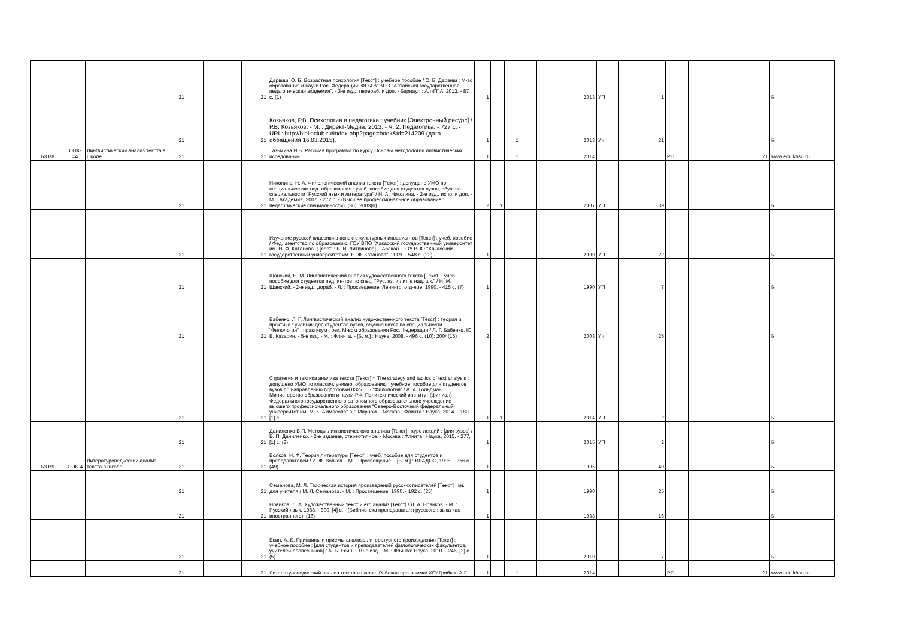| | | | 21 | | | | 21 | Дарвиш, О. Б. Возрастная психология [Текст] : учебное пособие / О. Б. Дарвиш ; М-во образования и науки Рос. Федерации, ФГБОУ ВПО "Алтайская государственная педагогическая академия". - 3-е изд., перераб. и доп. - Барнаул : АлтГПА, 2013. - 87 с. (1) | 1 | | | | | 2013 | УП | 1 | | | Б |
| | | | 21 | | | | 21 | Козьяков, Р.В. Психология и педагогика : учебник [Электронный ресурс] / Р.В. Козьяков. - М. : Директ-Медиа, 2013. - Ч. 2. Педагогика. - 727 с. - URL: http://biblioclub.ru/index.php?page=book&id=214209 (дата обращения 16.03.2015). | 1 | | 1 | | | 2013 | Уч | 21 | | | Б |
| Б3.В8 | ОПК-=4 | Лингвистический анализ текста в школе | 21 | | | | 21 | Тазьмина И.Б. Рабочая программа по курсу Основы методологии лигвистических исседований | 1 | | 1 | | | 2014 | | | РП | 21 | www.edu.khsu.ru |
| | | | 21 | | | | 21 | Николина, Н. А. Филологический анализ текста [Текст] : допущено УМО по специальностям пед. образования : учеб. пособие для студентов вузов, обуч. по специальности "Русский язык и литература" / Н. А. Николина. - 2-е изд., испр. и доп. - М. : Академия, 2007. - 272 с. - (Высшее профессиональное образование : педагогические специальности). (36); 2003(6) | 2 | 1 | | | | 2007 | УП | 39 | | | Б |
| | | | 21 | | | | 21 | Изучение русской классики в аспекте культурных инвариантов [Текст] : учеб. пособие / Фед. агентство по образованию, ГОУ ВПО "Хакасский государственный университет им. Н. Ф. Катанова" ; [сост. : В. И. Литвинова]. - Абакан : ГОУ ВПО "Хакасский государственный университет им. Н. Ф. Катанова", 2009. - 548 с. (22) | 1 | | | | | 2009 | УП | 22 | | | Б |
| | | | 21 | | | | 21 | Шанский, Н. М. Лингвистический анализ художественного текста [Текст] : учеб. пособие для студентов пед. ин-тов по спец. "Рус. яз. и лит. в нац. шк." / Н. М. Шанский. - 2-е изд., дораб. - Л. : Просвещение, Ленингр. отд-ние, 1990. - 415 с. (7) | 1 | | | | | 1990 | УП | 7 | | | Б |
| | | | 21 | | | | 21 | Бабенко, Л. Г. Лингвистический анализ художественного текста [Текст] : теория и практика : учебник для студентов вузов, обучающихся по специальности "Филология" : практикум : рек. М-вом образования Рос. Федерации / Л. Г. Бабенко, Ю. В. Казарин. - 5-е изд. - М. : Флинта. - [Б. м.] : Наука, 2008. - 496 с. (10); 2004(15) | 2 | | | | | 2008 | Уч | 25 | | | Б |
| | | | 21 | | | | 21 | Стратегия и тактика анализа текста [Текст] = The strategy and tactics of text analysis : допущено УМО по классич. универ. образованию : учебное пособие для студентов вузов по направлению подготовки 032700 - "Филология" / А. А. Гольдман ; Министерство образования и науки РФ, Политехнический институт (филиал) Федерального государственного автономного образовательного учреждение высшего профессионального образования "Северо-Восточный федеральный университет им. М. К. Аммосова" в г. Мирном. - Москва : Флинта : Наука, 2014. - 180, [1] с. | 1 | 1 | | | | 2014 | УП | 2 | | | Б |
| | | | 21 | | | | 21 | Даниленко В.П. Методы лингвистического анализа [Текст] : курс лекций : [для вузов] / В. П. Даниленко. - 2-е издание, стереотипное. - Москва : Флинта : Наука, 2015. - 277, [1] с. (2) | 1 | | | | | 2015 | УП | 2 | | | Б |
| Б3.В9 | ОПК-4 | Литературоведческий анализ текста в школе | 21 | | | | 21 | Волков, И. Ф. Теория литературы [Текст] : учеб. пособие для студентов и преподавателей / И. Ф. Волков. - М. : Просвещение. - [Б. м.] : ВЛАДОС, 1995. - 256 с. (49) | 1 | | | | | 1995 | | 49 | | | Б |
| | | | 21 | | | | 21 | Семанова, М. Л. Творческая история произведений русских писателей [Текст] : кн. для учителя / М. Л. Семанова. - М. : Просвещение, 1990. - 192 с. (25) | 1 | | | | | 1990 | | 25 | | | Б |
| | | | 21 | | | | 21 | Новиков, Л. А. Художественный текст и его анализ [Текст] / Л. А. Новиков. - М. : Русский язык, 1988. - 300, [4] с. - (Библиотека преподавателя русского языка как иностранного). (16) | 1 | | | | | 1988 | | 16 | | | Б |
| | | | 21 | | | | 21 | Есин, А. Б. Принципы и приемы анализа литературного произведения [Текст] : учебное пособие : [для студентов и преподавателей филологических факультетов, учителей-словесников] / А. Б. Есин. - 10-е изд. - М. : Флинта: Наука, 2010. - 246, [2] с. (5) | 1 | | | | | 2010 | | 7 | | | Б |
| | | | 21 | | | | 21 | Литературоведческий анализ текста в школе :Рабочая программа/ ХГУ,Грибков А.Г. | 1 | | 1 | | | 2014 | | | РП | 21 | www.edu.khsu.ru |